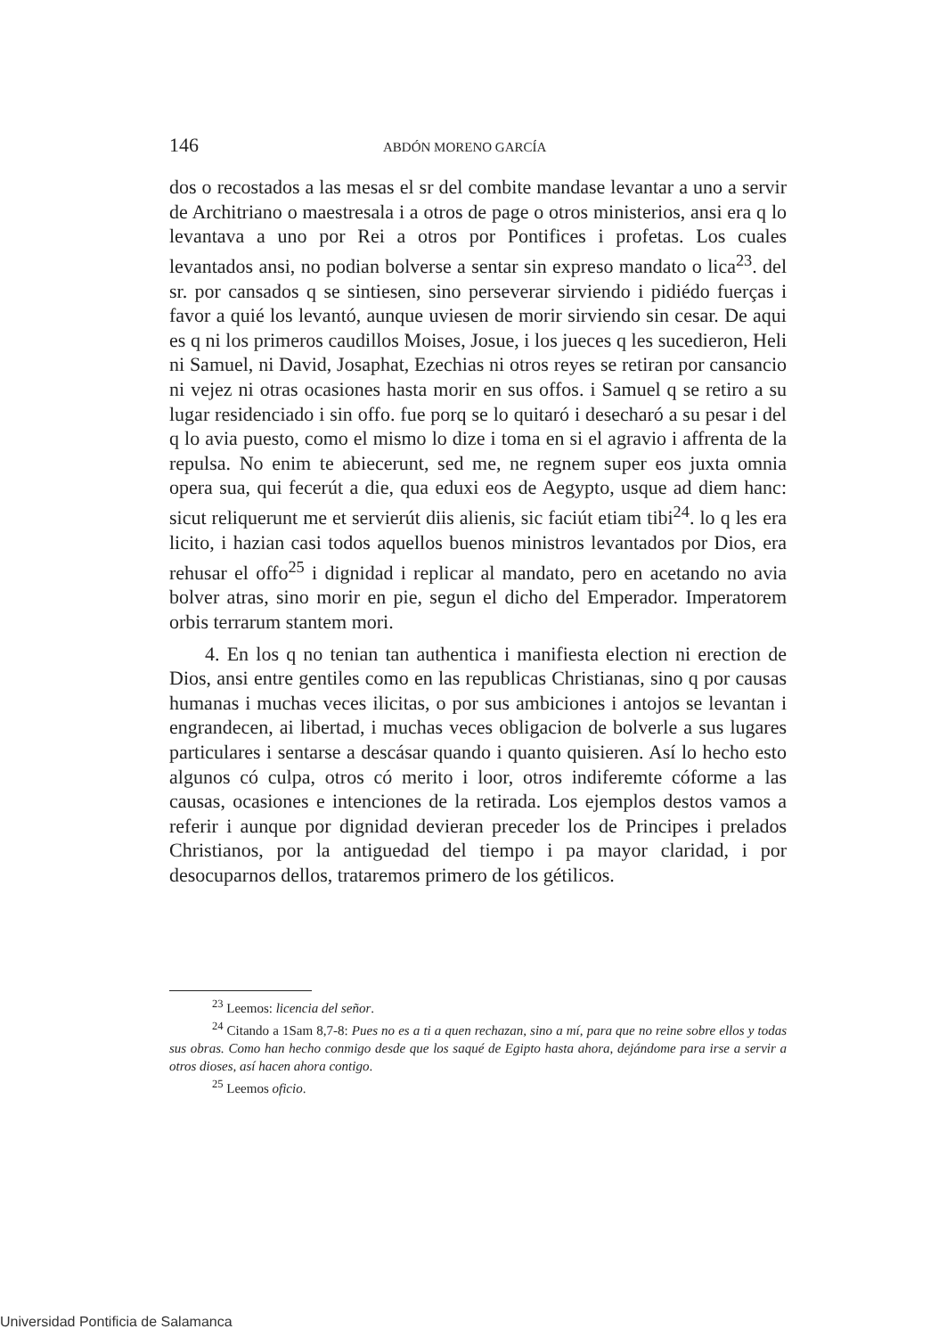146 ABDÓN MORENO GARCÍA
dos o recostados a las mesas el sr del combite mandase levantar a uno a servir de Architriano o maestresala i a otros de page o otros ministerios, ansi era q lo levantava a uno por Rei a otros por Pontifices i profetas. Los cuales levantados ansi, no podian bolverse a sentar sin expreso mandato o lica<sup>23</sup>. del sr. por cansados q se sintiesen, sino perseverar sirviendo i pidiédo fuerças i favor a quié los levantó, aunque uviesen de morir sirviendo sin cesar. De aqui es q ni los primeros caudillos Moises, Josue, i los jueces q les sucedieron, Heli ni Samuel, ni David, Josaphat, Ezechias ni otros reyes se retiran por cansancio ni vejez ni otras ocasiones hasta morir en sus offos. i Samuel q se retiro a su lugar residenciado i sin offo. fue porq se lo quitaró i desecharó a su pesar i del q lo avia puesto, como el mismo lo dize i toma en si el agravio i affrenta de la repulsa. No enim te abiecerunt, sed me, ne regnem super eos juxta omnia opera sua, qui fecerút a die, qua eduxi eos de Aegypto, usque ad diem hanc: sicut reliquerunt me et servierút diis alienis, sic faciút etiam tibi<sup>24</sup>. lo q les era licito, i hazian casi todos aquellos buenos ministros levantados por Dios, era rehusar el offo<sup>25</sup> i dignidad i replicar al mandato, pero en acetando no avia bolver atras, sino morir en pie, segun el dicho del Emperador. Imperatorem orbis terrarum stantem mori.
4. En los q no tenian tan authentica i manifiesta election ni erection de Dios, ansi entre gentiles como en las republicas Christianas, sino q por causas humanas i muchas veces ilicitas, o por sus ambiciones i antojos se levantan i engrandecen, ai libertad, i muchas veces obligacion de bolverle a sus lugares particulares i sentarse a descásar quando i quanto quisieren. Así lo hecho esto algunos có culpa, otros có merito i loor, otros indiferemte cóforme a las causas, ocasiones e intenciones de la retirada. Los ejemplos destos vamos a referir i aunque por dignidad devieran preceder los de Principes i prelados Christianos, por la antiguedad del tiempo i pa mayor claridad, i por desocuparnos dellos, trataremos primero de los gétilicos.
<sup>23</sup> Leemos: licencia del señor.
<sup>24</sup> Citando a 1Sam 8,7-8: Pues no es a ti a quen rechazan, sino a mí, para que no reine sobre ellos y todas sus obras. Como han hecho conmigo desde que los saqué de Egipto hasta ahora, dejándome para irse a servir a otros dioses, así hacen ahora contigo.
<sup>25</sup> Leemos oficio.
Universidad Pontificia de Salamanca